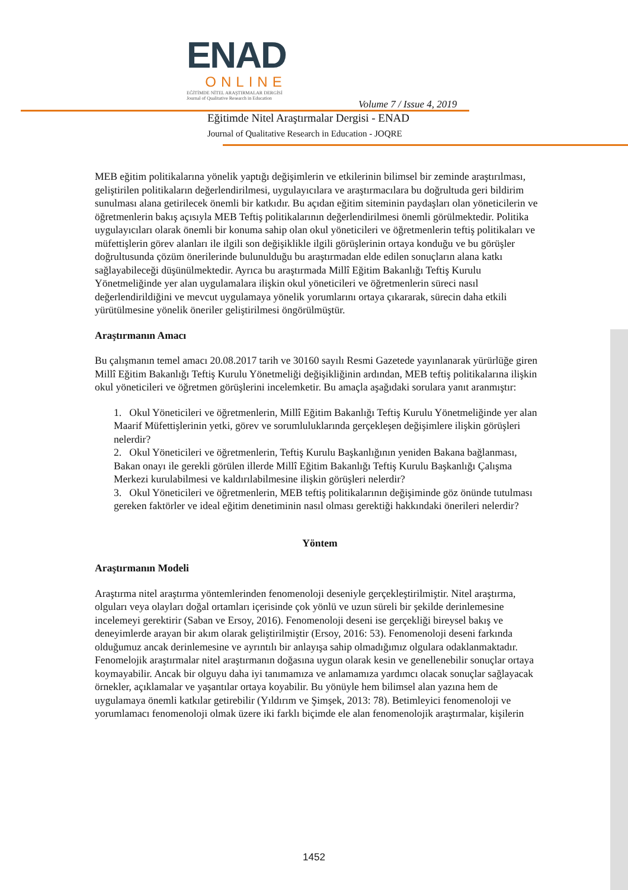ENAD
ONLINE
EĞİTİMDE NİTEL ARAŞTIRMALAR DERGİSİ
Journal of Qualitative Research in Education
Volume 7 / Issue 4, 2019
Eğitimde Nitel Araştırmalar Dergisi - ENAD
Journal of Qualitative Research in Education - JOQRE
MEB eğitim politikalarına yönelik yaptığı değişimlerin ve etkilerinin bilimsel bir zeminde araştırılması, geliştirilen politikaların değerlendirilmesi, uygulayıcılara ve araştırmacılara bu doğrultuda geri bildirim sunulması alana getirilecek önemli bir katkıdır. Bu açıdan eğitim siteminin paydaşları olan yöneticilerin ve öğretmenlerin bakış açısıyla MEB Teftiş politikalarının değerlendirilmesi önemli görülmektedir. Politika uygulayıcıları olarak önemli bir konuma sahip olan okul yöneticileri ve öğretmenlerin teftiş politikaları ve müfettişlerin görev alanları ile ilgili son değişiklikle ilgili görüşlerinin ortaya konduğu ve bu görüşler doğrultusunda çözüm önerilerinde bulunulduğu bu araştırmadan elde edilen sonuçların alana katkı sağlayabileceği düşünülmektedir. Ayrıca bu araştırmada Millî Eğitim Bakanlığı Teftiş Kurulu Yönetmeliğinde yer alan uygulamalara ilişkin okul yöneticileri ve öğretmenlerin süreci nasıl değerlendirildiğini ve mevcut uygulamaya yönelik yorumlarını ortaya çıkararak, sürecin daha etkili yürütülmesine yönelik öneriler geliştirilmesi öngörülmüştür.
Araştırmanın Amacı
Bu çalışmanın temel amacı 20.08.2017 tarih ve 30160 sayılı Resmi Gazetede yayınlanarak yürürlüğe giren Millî Eğitim Bakanlığı Teftiş Kurulu Yönetmeliği değişikliğinin ardından, MEB teftiş politikalarına ilişkin okul yöneticileri ve öğretmen görüşlerini incelemketir. Bu amaçla aşağıdaki sorulara yanıt aranmıştır:
1. Okul Yöneticileri ve öğretmenlerin, Millî Eğitim Bakanlığı Teftiş Kurulu Yönetmeliğinde yer alan Maarif Müfettişlerinin yetki, görev ve sorumluluklarında gerçekleşen değişimlere ilişkin görüşleri nelerdir?
2. Okul Yöneticileri ve öğretmenlerin, Teftiş Kurulu Başkanlığının yeniden Bakana bağlanması, Bakan onayı ile gerekli görülen illerde Millî Eğitim Bakanlığı Teftiş Kurulu Başkanlığı Çalışma Merkezi kurulabilmesi ve kaldırılabilmesine ilişkin görüşleri nelerdir?
3. Okul Yöneticileri ve öğretmenlerin, MEB teftiş politikalarının değişiminde göz önünde tutulması gereken faktörler ve ideal eğitim denetiminin nasıl olması gerektiği hakkındaki önerileri nelerdir?
Yöntem
Araştırmanın Modeli
Araştırma nitel araştırma yöntemlerinden fenomenoloji deseniyle gerçekleştirilmiştir. Nitel araştırma, olguları veya olayları doğal ortamları içerisinde çok yönlü ve uzun süreli bir şekilde derinlemesine incelemeyi gerektirir (Saban ve Ersoy, 2016). Fenomenoloji deseni ise gerçekliği bireysel bakış ve deneyimlerde arayan bir akım olarak geliştirilmiştir (Ersoy, 2016: 53). Fenomenoloji deseni farkında olduğumuz ancak derinlemesine ve ayrıntılı bir anlayışa sahip olmadığımız olgulara odaklanmaktadır. Fenomelojik araştırmalar nitel araştırmanın doğasına uygun olarak kesin ve genellenebilir sonuçlar ortaya koymayabilir. Ancak bir olguyu daha iyi tanımamıza ve anlamamıza yardımcı olacak sonuçlar sağlayacak örnekler, açıklamalar ve yaşantılar ortaya koyabilir. Bu yönüyle hem bilimsel alan yazına hem de uygulamaya önemli katkılar getirebilir (Yıldırım ve Şimşek, 2013: 78). Betimleyici fenomenoloji ve yorumlamacı fenomenoloji olmak üzere iki farklı biçimde ele alan fenomenolojik araştırmalar, kişilerin
1452